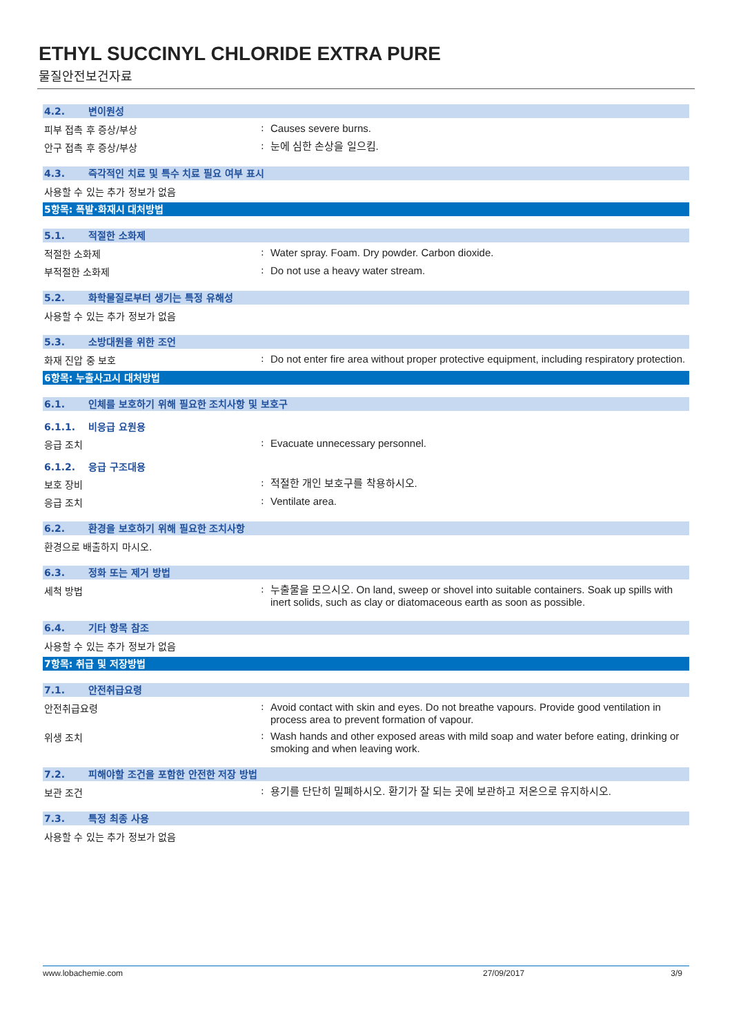ETHYL SUCCINYL CHLORIDE EXTRA PURE
물질안전보건자료
4.2. 변이원성
피부 접촉 후 증상/부상 :
Causes severe burns.
안구 접촉 후 증상/부상 :
눈에 심한 손상을 일으킴.
4.3. 즉각적인 치료 및 특수 치료 필요 여부 표시
사용할 수 있는 추가 정보가 없음
5항목: 폭발·화재시 대처방법
5.1. 적절한 소화제
적절한 소화제 :
Water spray. Foam. Dry powder. Carbon dioxide.
부적절한 소화제 :
Do not use a heavy water stream.
5.2. 화학물질로부터 생기는 특정 유해성
사용할 수 있는 추가 정보가 없음
5.3. 소방대원을 위한 조언
화재 진압 중 보호 :
Do not enter fire area without proper protective equipment, including respiratory protection.
6항목: 누출사고시 대처방법
6.1. 인체를 보호하기 위해 필요한 조치사항 및 보호구
6.1.1. 비응급 요원용
응급 조치 :
Evacuate unnecessary personnel.
6.1.2. 응급 구조대용
보호 장비 :
적절한 개인 보호구를 착용하시오.
응급 조치 :
Ventilate area.
6.2. 환경을 보호하기 위해 필요한 조치사항
환경으로 배출하지 마시오.
6.3. 정화 또는 제거 방법
세척 방법 :
누출물을 모으시오. On land, sweep or shovel into suitable containers. Soak up spills with inert solids, such as clay or diatomaceous earth as soon as possible.
6.4. 기타 항목 참조
사용할 수 있는 추가 정보가 없음
7항목: 취급 및 저장방법
7.1. 안전취급요령
안전취급요령 :
Avoid contact with skin and eyes. Do not breathe vapours. Provide good ventilation in process area to prevent formation of vapour.
위생 조치 :
Wash hands and other exposed areas with mild soap and water before eating, drinking or smoking and when leaving work.
7.2. 피해야할 조건을 포함한 안전한 저장 방법
보관 조건 :
용기를 단단히 밀폐하시오. 환기가 잘 되는 곳에 보관하고 저온으로 유지하시오.
7.3. 특정 최종 사용
사용할 수 있는 추가 정보가 없음
www.lobachemie.com 27/09/2017 3/9